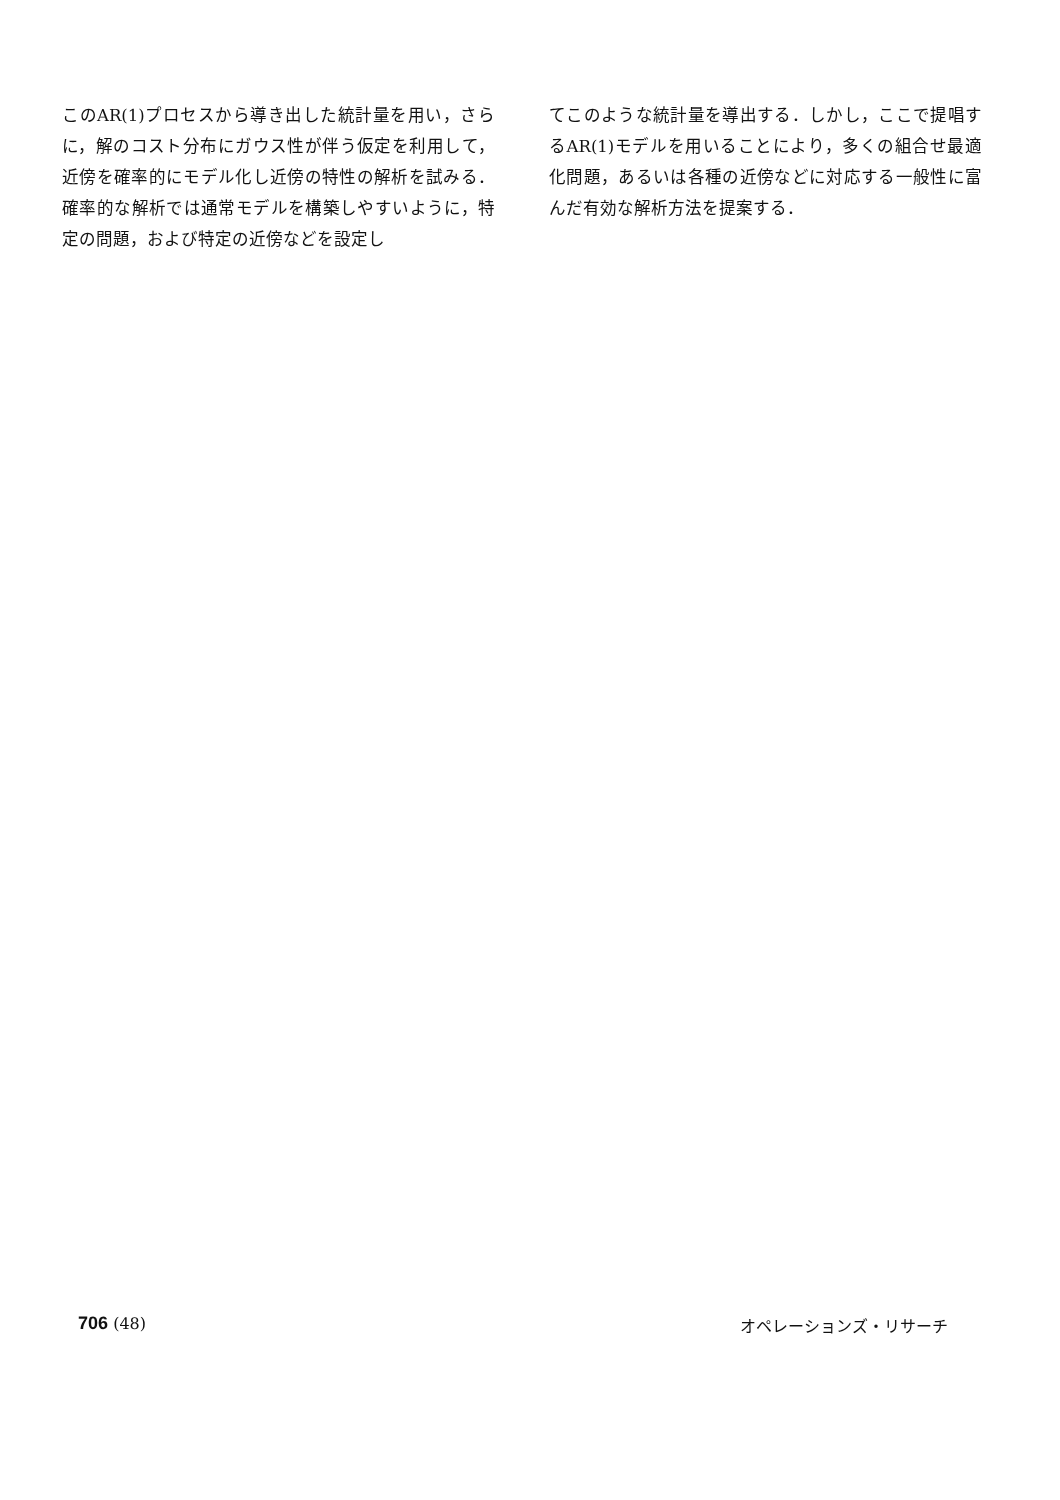このAR(1)プロセスから導き出した統計量を用い，さらに，解のコスト分布にガウス性が伴う仮定を利用して，近傍を確率的にモデル化し近傍の特性の解析を試みる．確率的な解析では通常モデルを構築しやすいように，特定の問題，および特定の近傍などを設定し
てこのような統計量を導出する．しかし，ここで提唱するAR(1)モデルを用いることにより，多くの組合せ最適化問題，あるいは各種の近傍などに対応する一般性に富んだ有効な解析方法を提案する．
706 (48) オペレーションズ・リサーチ